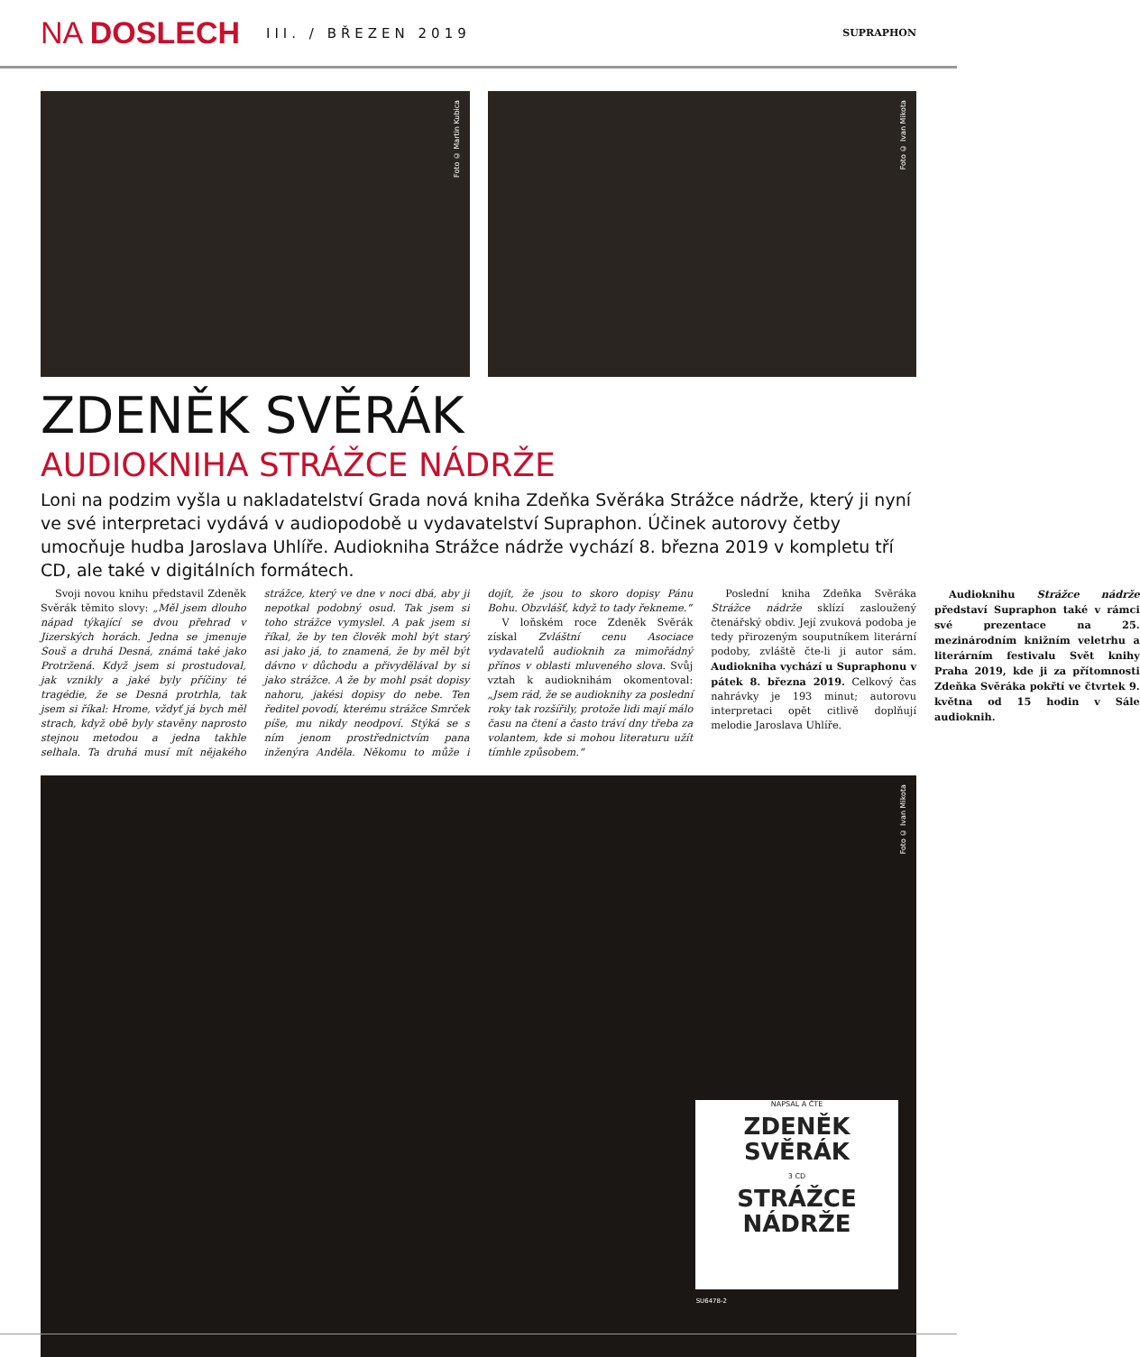NA DOSLECH
III. / BŘEZEN 2019
SUPRAPHON
Foto © Martin Kubica
Foto © Ivan Mikota
ZDENĚK SVĚRÁK
AUDIOKNIHA STRÁŽCE NÁDRŽE
Loni na podzim vyšla u nakladatelství Grada nová kniha Zdeňka Svěráka Strážce nádrže, který ji nyní ve své interpretaci vydává v audiopodobě u vydavatelství Supraphon. Účinek autorovy četby umocňuje hudba Jaroslava Uhlíře. Audiokniha Strážce nádrže vychází 8. března 2019 v kompletu tří CD, ale také v digitálních formátech.
Svoji novou knihu představil Zdeněk Svěrák těmito slovy: „Měl jsem dlouho nápad týkající se dvou přehrad v Jizerských horách. Jedna se jmenuje Souš a druhá Desná, známá také jako Protržená. Když jsem si prostudoval, jak vznikly a jaké byly příčiny té tragédie, že se Desná protrhla, tak jsem si říkal: Hrome, vždyť já bych měl strach, když obě byly stavěny naprosto stejnou metodou a jedna takhle selhala. Ta druhá musí mít nějakého strážce, který ve dne v noci dbá, aby ji nepotkal podobný osud. Tak jsem si toho strážce vymyslel. A pak jsem si říkal, že by ten člověk mohl být starý asi jako já, to znamená, že by měl být dávno v důchodu a přivydělával by si jako strážce. A že by mohl psát dopisy nahoru, jakési dopisy do nebe. Ten ředitel povodí, kterému strážce Smrček píše, mu nikdy neodpoví. Stýká se s ním jenom prostřednictvím pana inženýra Anděla. Někomu to může i dojít, že jsou to skoro dopisy Pánu Bohu. Obzvlášť, když to tady řekneme.“
V loňském roce Zdeněk Svěrák získal Zvláštní cenu Asociace vydavatelů audioknih za mimořádný přínos v oblasti mluveného slova. Svůj vztah k audioknihám okomentoval: „Jsem rád, že se audioknihy za poslední roky tak rozšířily, protože lidi mají málo času na čtení a často tráví dny třeba za volantem, kde si mohou literaturu užít tímhle způsobem.“
Poslední kniha Zdeňka Svěráka Strážce nádrže sklízí zasloužený čtenářský obdiv. Její zvuková podoba je tedy přirozeným souputníkem literární podoby, zvláště čte-li ji autor sám. Audiokniha vychází u Supraphonu v pátek 8. března 2019. Celkový čas nahrávky je 193 minut; autorovu interpretaci opět citlivě doplňují melodie Jaroslava Uhlíře.
Audioknihu Strážce nádrže představí Supraphon také v rámci své prezentace na 25. mezinárodním knižním veletrhu a literárním festivalu Svět knihy Praha 2019, kde ji za přítomnosti Zdeňka Svěráka pokřtí ve čtvrtek 9. května od 15 hodin v Sále audioknih.
Foto © Ivan Mikota
NAPSAL A ČTE
ZDENĚK
SVĚRÁK
3 CD
STRÁŽCE NÁDRŽE
SU6478-2